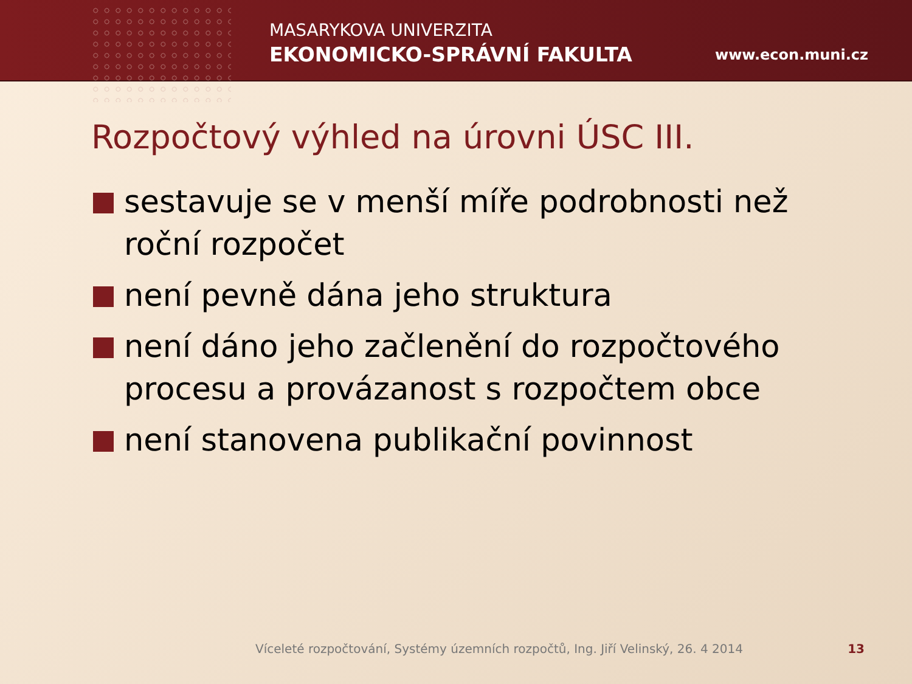MASARYKOVA UNIVERZITA
EKONOMICKO-SPRÁVNÍ FAKULTA
www.econ.muni.cz
Rozpočtový výhled na úrovni ÚSC III.
sestavuje se v menší míře podrobnosti než roční rozpočet
není pevně dána jeho struktura
není dáno jeho začlenění do rozpočtového procesu a provázanost s rozpočtem obce
není stanovena publikační povinnost
Víceleté rozpočtování, Systémy územních rozpočtů, Ing. Jiří Velinský, 26. 4 2014
13